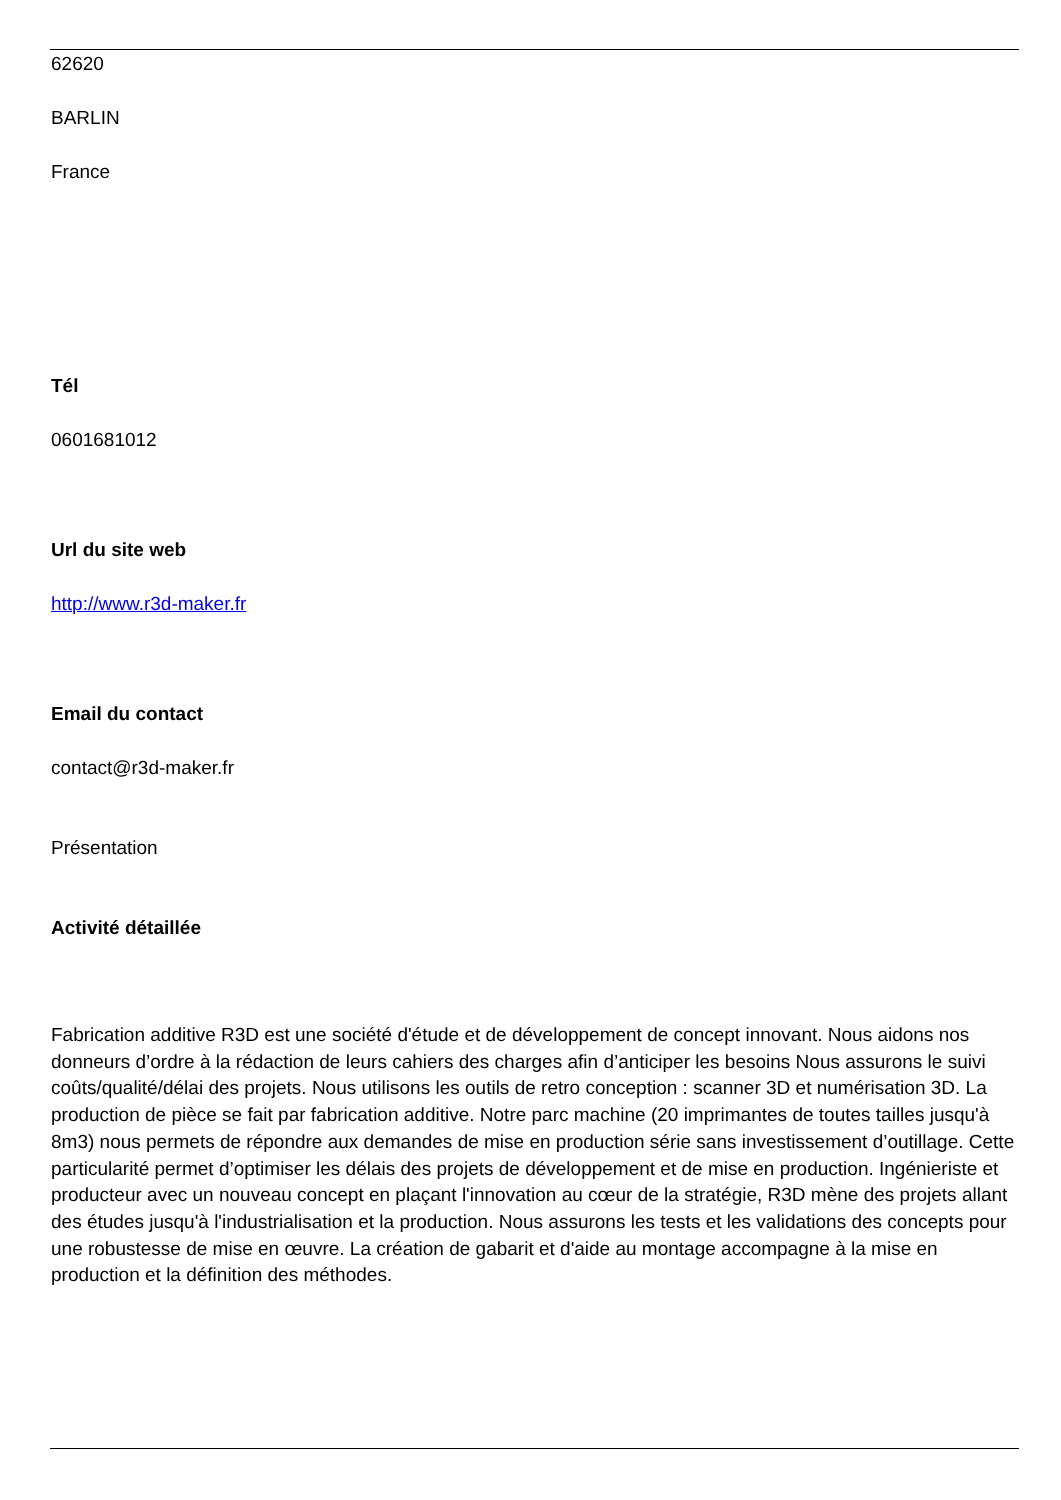62620
BARLIN
France
Tél
0601681012
Url du site web
http://www.r3d-maker.fr
Email du contact
contact@r3d-maker.fr
Présentation
Activité détaillée
Fabrication additive R3D est une société d'étude et de développement de concept innovant. Nous aidons nos donneurs d’ordre à la rédaction de leurs cahiers des charges afin d’anticiper les besoins Nous assurons le suivi coûts/qualité/délai des projets. Nous utilisons les outils de retro conception : scanner 3D et numérisation 3D. La production de pièce se fait par fabrication additive. Notre parc machine (20 imprimantes de toutes tailles jusqu'à 8m3) nous permets de répondre aux demandes de mise en production série sans investissement d’outillage. Cette particularité permet d’optimiser les délais des projets de développement et de mise en production. Ingénieriste et producteur avec un nouveau concept en plaçant l'innovation au cœur de la stratégie, R3D mène des projets allant des études jusqu'à l'industrialisation et la production. Nous assurons les tests et les validations des concepts pour une robustesse de mise en œuvre. La création de gabarit et d'aide au montage accompagne à la mise en production et la définition des méthodes.